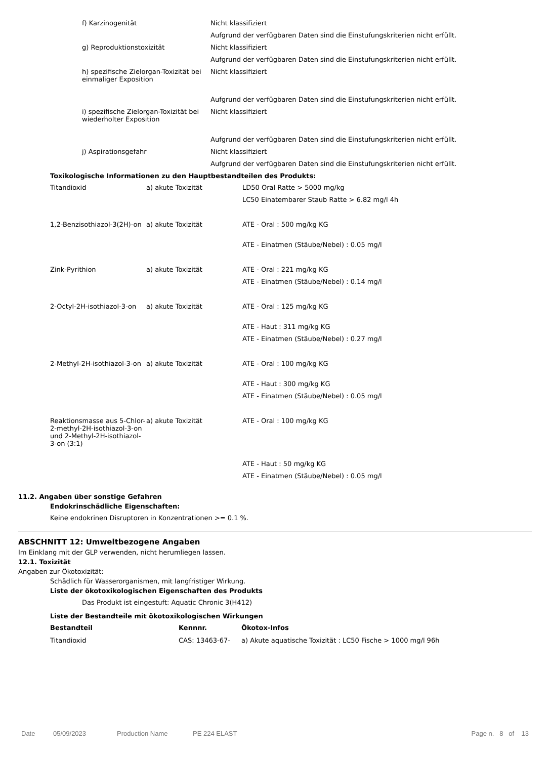| f) Karzinogenität | Nicht klassifiziert |
| | Aufgrund der verfügbaren Daten sind die Einstufungskriterien nicht erfüllt. |
| g) Reproduktionstoxizität | Nicht klassifiziert |
| | Aufgrund der verfügbaren Daten sind die Einstufungskriterien nicht erfüllt. |
| h) spezifische Zielorgan-Toxizität bei einmaliger Exposition | Nicht klassifiziert |
| | Aufgrund der verfügbaren Daten sind die Einstufungskriterien nicht erfüllt. |
| i) spezifische Zielorgan-Toxizität bei wiederholter Exposition | Nicht klassifiziert |
| | Aufgrund der verfügbaren Daten sind die Einstufungskriterien nicht erfüllt. |
| j) Aspirationsgefahr | Nicht klassifiziert |
| | Aufgrund der verfügbaren Daten sind die Einstufungskriterien nicht erfüllt. |
Toxikologische Informationen zu den Hauptbestandteilen des Produkts:
| Titandioxid | a) akute Toxizität | LD50 Oral Ratte > 5000 mg/kg |
| | | LC50 Einatembarer Staub Ratte > 6.82 mg/l 4h |
| 1,2-Benzisothiazol-3(2H)-on | a) akute Toxizität | ATE - Oral : 500 mg/kg KG |
| | | ATE - Einatmen (Stäube/Nebel) : 0.05 mg/l |
| Zink-Pyrithion | a) akute Toxizität | ATE - Oral : 221 mg/kg KG |
| | | ATE - Einatmen (Stäube/Nebel) : 0.14 mg/l |
| 2-Octyl-2H-isothiazol-3-on | a) akute Toxizität | ATE - Oral : 125 mg/kg KG |
| | | ATE - Haut : 311 mg/kg KG |
| | | ATE - Einatmen (Stäube/Nebel) : 0.27 mg/l |
| 2-Methyl-2H-isothiazol-3-on | a) akute Toxizität | ATE - Oral : 100 mg/kg KG |
| | | ATE - Haut : 300 mg/kg KG |
| | | ATE - Einatmen (Stäube/Nebel) : 0.05 mg/l |
| Reaktionsmasse aus 5-Chlor-2-methyl-2H-isothiazol-3-on und 2-Methyl-2H-isothiazol-3-on (3:1) | a) akute Toxizität | ATE - Oral : 100 mg/kg KG |
| | | ATE - Haut : 50 mg/kg KG |
| | | ATE - Einatmen (Stäube/Nebel) : 0.05 mg/l |
11.2. Angaben über sonstige Gefahren
Endokrinschädliche Eigenschaften:
Keine endokrinen Disruptoren in Konzentrationen >= 0.1 %.
ABSCHNITT 12: Umweltbezogene Angaben
Im Einklang mit der GLP verwenden, nicht herumliegen lassen.
12.1. Toxizität
Angaben zur Ökotoxizität:
Schädlich für Wasserorganismen, mit langfristiger Wirkung.
Liste der ökotoxikologischen Eigenschaften des Produkts
Das Produkt ist eingestuft: Aquatic Chronic 3(H412)
Liste der Bestandteile mit ökotoxikologischen Wirkungen
| Bestandteil | Kennnr. | Ökotox-Infos |
| --- | --- | --- |
| Titandioxid | CAS: 13463-67- | a) Akute aquatische Toxizität : LC50 Fische > 1000 mg/l 96h |
Date 05/09/2023 Production Name PE 224 ELAST Page n. 8 of 13